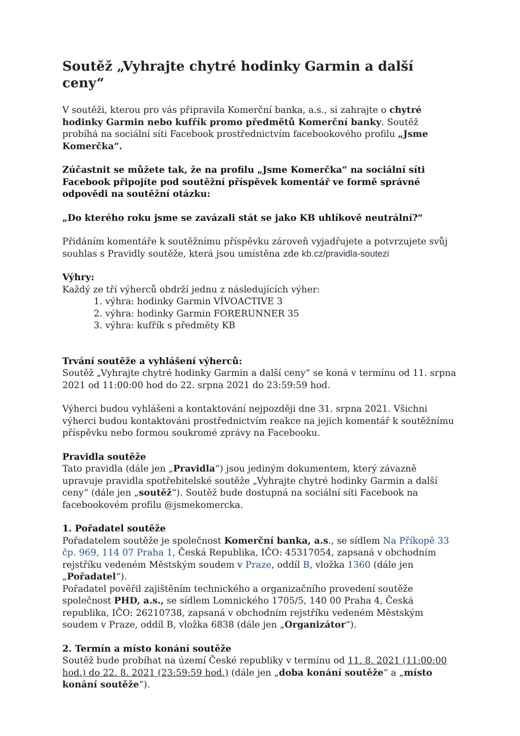Soutěž „Vyhrajte chytré hodinky Garmin a další ceny“
V soutěži, kterou pro vás připravila Komerční banka, a.s., si zahrajte o chytré hodinky Garmin nebo kufřík promo předmětů Komerční banky. Soutěž probíhá na sociální síti Facebook prostřednictvím facebookového profilu „Jsme Komerčka“.
Zúčastnit se můžete tak, že na profilu „Jsme Komerčka“ na sociální síti Facebook připojíte pod soutěžní příspěvek komentář ve formě správné odpovědi na soutěžní otázku:
„Do kterého roku jsme se zavázali stát se jako KB uhlíkově neutrální?“
Přidáním komentáře k soutěžnímu příspěvku zároveň vyjadřujete a potvrzujete svůj souhlas s Pravidly soutěže, která jsou umístěna zde kb.cz/pravidla-soutezi
Výhry:
Každý ze tří výherců obdrží jednu z následujících výher:
1. výhra: hodinky Garmin VÍVOACTIVE 3
2. výhra: hodinky Garmin FORERUNNER 35
3. výhra: kufřík s předměty KB
Trvání soutěže a vyhlášení výherců:
Soutěž „Vyhrajte chytré hodinky Garmin a další ceny“ se koná v termínu od 11. srpna 2021 od 11:00:00 hod do 22. srpna 2021 do 23:59:59 hod.
Výherci budou vyhlášeni a kontaktování nejpozději dne 31. srpna 2021. Všichni výherci budou kontaktováni prostřednictvím reakce na jejich komentář k soutěžnímu příspěvku nebo formou soukromé zprávy na Facebooku.
Pravidla soutěže
Tato pravidla (dále jen „Pravidla“) jsou jediným dokumentem, který závazně upravuje pravidla spotřebitelské soutěže „Vyhrajte chytré hodinky Garmin a další ceny“ (dále jen „soutěž“). Soutěž bude dostupná na sociální síti Facebook na facebookovém profilu @jsmekomercka.
1. Pořadatel soutěže
Pořadatelem soutěže je společnost Komerční banka, a.s., se sídlem Na Příkopě 33 čp. 969, 114 07 Praha 1, Česká Republika, IČO: 45317054, zapsaná v obchodním rejstříku vedeném Městským soudem v Praze, oddíl B, vložka 1360 (dále jen „Pořadatel“).
Pořadatel pověřil zajištěním technického a organizačního provedení soutěže společnost PHD, a.s., se sídlem Lomnického 1705/5, 140 00 Praha 4, Česká republika, IČO: 26210738, zapsaná v obchodním rejstříku vedeném Městským soudem v Praze, oddíl B, vložka 6838 (dále jen „Organizátor“).
2. Termín a místo konání soutěže
Soutěž bude probíhat na území České republiky v termínu od 11. 8. 2021 (11:00:00 hod.) do 22. 8. 2021 (23:59:59 hod.) (dále jen „doba konání soutěže“ a „místo konání soutěže“).